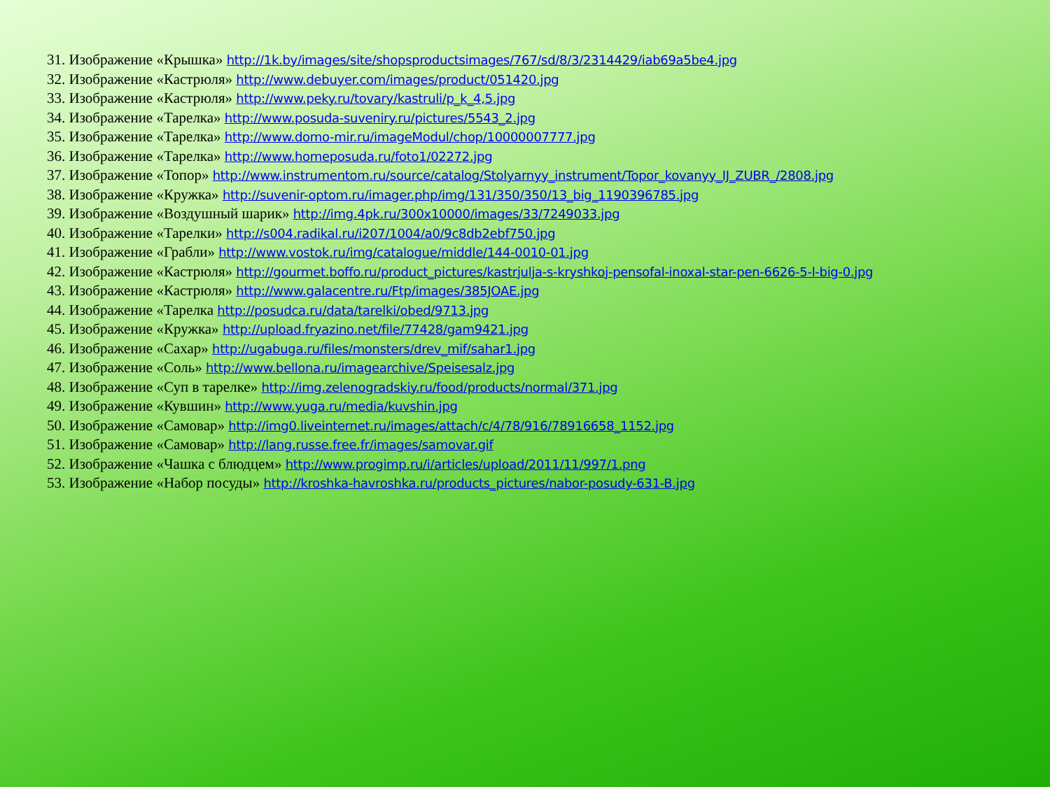31. Изображение «Крышка» http://1k.by/images/site/shopsproductsimages/767/sd/8/3/2314429/iab69a5be4.jpg
32. Изображение «Кастрюля» http://www.debuyer.com/images/product/051420.jpg
33. Изображение «Кастрюля» http://www.peky.ru/tovary/kastruli/p_k_4,5.jpg
34. Изображение «Тарелка» http://www.posuda-suveniry.ru/pictures/5543_2.jpg
35. Изображение «Тарелка» http://www.domo-mir.ru/imageModul/chop/10000007777.jpg
36. Изображение «Тарелка» http://www.homeposuda.ru/foto1/02272.jpg
37. Изображение «Топор» http://www.instrumentom.ru/source/catalog/Stolyarnyy_instrument/Topor_kovanyy_IJ_ZUBR_/2808.jpg
38. Изображение «Кружка» http://suvenir-optom.ru/imager.php/img/131/350/350/13_big_1190396785.jpg
39. Изображение «Воздушный шарик» http://img.4pk.ru/300x10000/images/33/7249033.jpg
40. Изображение «Тарелки» http://s004.radikal.ru/i207/1004/a0/9c8db2ebf750.jpg
41. Изображение «Грабли» http://www.vostok.ru/img/catalogue/middle/144-0010-01.jpg
42. Изображение «Кастрюля» http://gourmet.boffo.ru/product_pictures/kastrjulja-s-kryshkoj-pensofal-inoxal-star-pen-6626-5-l-big-0.jpg
43. Изображение «Кастрюля» http://www.galacentre.ru/Ftp/images/385JOAE.jpg
44. Изображение «Тарелка http://posudca.ru/data/tarelki/obed/9713.jpg
45. Изображение «Кружка» http://upload.fryazino.net/file/77428/gam9421.jpg
46. Изображение «Сахар» http://ugabuga.ru/files/monsters/drev_mif/sahar1.jpg
47. Изображение «Соль» http://www.bellona.ru/imagearchive/Speisesalz.jpg
48. Изображение «Суп в тарелке» http://img.zelenogradskiy.ru/food/products/normal/371.jpg
49. Изображение «Кувшин» http://www.yuga.ru/media/kuvshin.jpg
50. Изображение «Самовар» http://img0.liveinternet.ru/images/attach/c/4/78/916/78916658_1152.jpg
51. Изображение «Самовар» http://lang.russe.free.fr/images/samovar.gif
52. Изображение «Чашка с блюдцем» http://www.progimp.ru/i/articles/upload/2011/11/997/1.png
53. Изображение «Набор посуды» http://kroshka-havroshka.ru/products_pictures/nabor-posudy-631-B.jpg